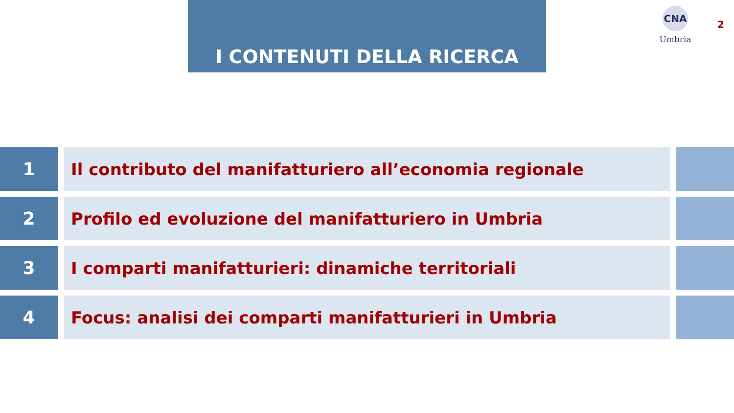I CONTENUTI DELLA RICERCA
CNA
Umbria
2
1 Il contributo del manifatturiero all’economia regionale
2 Profilo ed evoluzione del manifatturiero in Umbria
3 I comparti manifatturieri: dinamiche territoriali
4 Focus: analisi dei comparti manifatturieri in Umbria